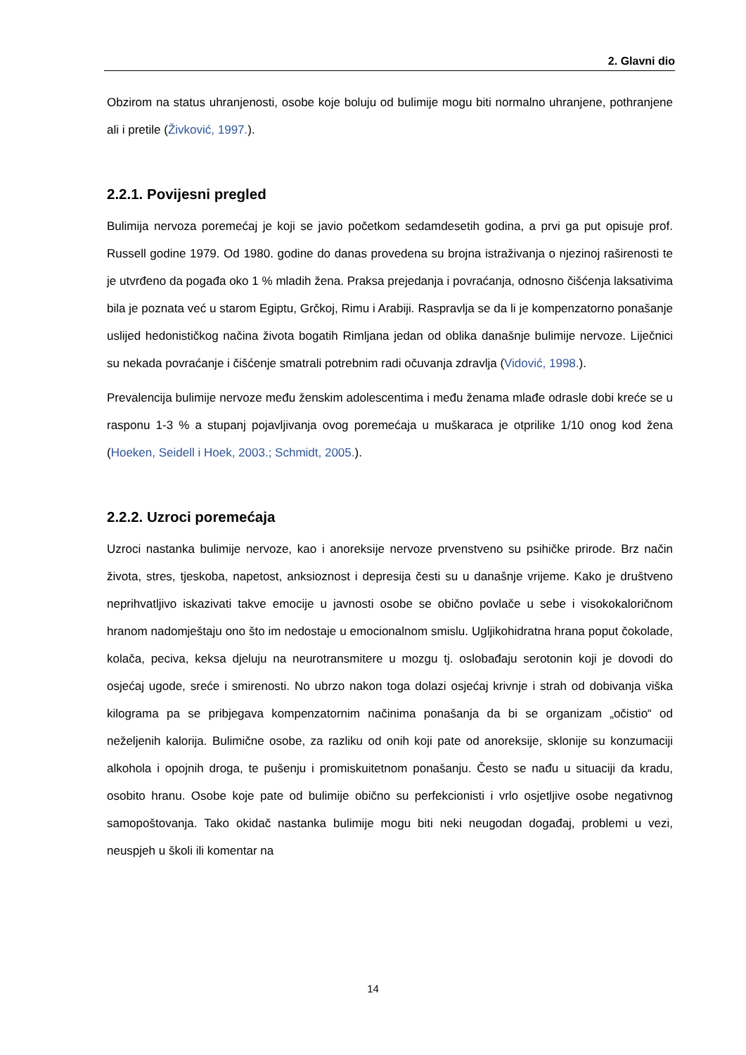2. Glavni dio
Obzirom na status uhranjenosti, osobe koje boluju od bulimije mogu biti normalno uhranjene, pothranjene ali i pretile (Živković, 1997.).
2.2.1. Povijesni pregled
Bulimija nervoza poremećaj je koji se javio početkom sedamdesetih godina, a prvi ga put opisuje prof. Russell godine 1979. Od 1980. godine do danas provedena su brojna istraživanja o njezinoj raširenosti te je utvrđeno da pogađa oko 1 % mladih žena. Praksa prejedanja i povraćanja, odnosno čišćenja laksativima bila je poznata već u starom Egiptu, Grčkoj, Rimu i Arabiji. Raspravlja se da li je kompenzatorno ponašanje uslijed hedonističkog načina života bogatih Rimljana jedan od oblika današnje bulimije nervoze. Liječnici su nekada povraćanje i čišćenje smatrali potrebnim radi očuvanja zdravlja (Vidović, 1998.).
Prevalencija bulimije nervoze među ženskim adolescentima i među ženama mlađe odrasle dobi kreće se u rasponu 1-3 % a stupanj pojavljivanja ovog poremećaja u muškaraca je otprilike 1/10 onog kod žena (Hoeken, Seidell i Hoek, 2003.; Schmidt, 2005.).
2.2.2. Uzroci poremećaja
Uzroci nastanka bulimije nervoze, kao i anoreksije nervoze prvenstveno su psihičke prirode. Brz način života, stres, tjeskoba, napetost, anksioznost i depresija česti su u današnje vrijeme. Kako je društveno neprihvatljivo iskazivati takve emocije u javnosti osobe se obično povlače u sebe i visokokaloričnom hranom nadomještaju ono što im nedostaje u emocionalnom smislu. Ugljikohidratna hrana poput čokolade, kolača, peciva, keksa djeluju na neurotransmitere u mozgu tj. oslobađaju serotonin koji je dovodi do osjećaj ugode, sreće i smirenosti. No ubrzo nakon toga dolazi osjećaj krivnje i strah od dobivanja viška kilograma pa se pribjegava kompenzatornim načinima ponašanja da bi se organizam „očistio“ od neželjenih kalorija. Bulimične osobe, za razliku od onih koji pate od anoreksije, sklonije su konzumaciji alkohola i opojnih droga, te pušenju i promiskuitetnom ponašanju. Često se nađu u situaciji da kradu, osobito hranu. Osobe koje pate od bulimije obično su perfekcionisti i vrlo osjetljive osobe negativnog samopoštovanja. Tako okidač nastanka bulimije mogu biti neki neugodan događaj, problemi u vezi, neuspjeh u školi ili komentar na
14